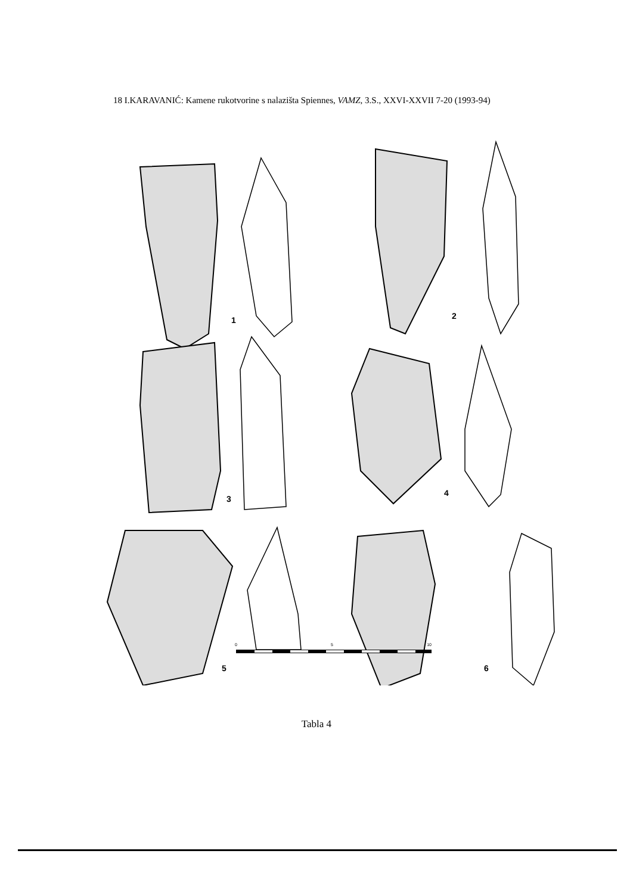18 I.KARAVANIĆ: Kamene rukotvorine s nalazišta Spiennes, VAMZ, 3.S., XXVI-XXVII 7-20 (1993-94)
1
2
3
4
5
6
0 5 10
Tabla 4